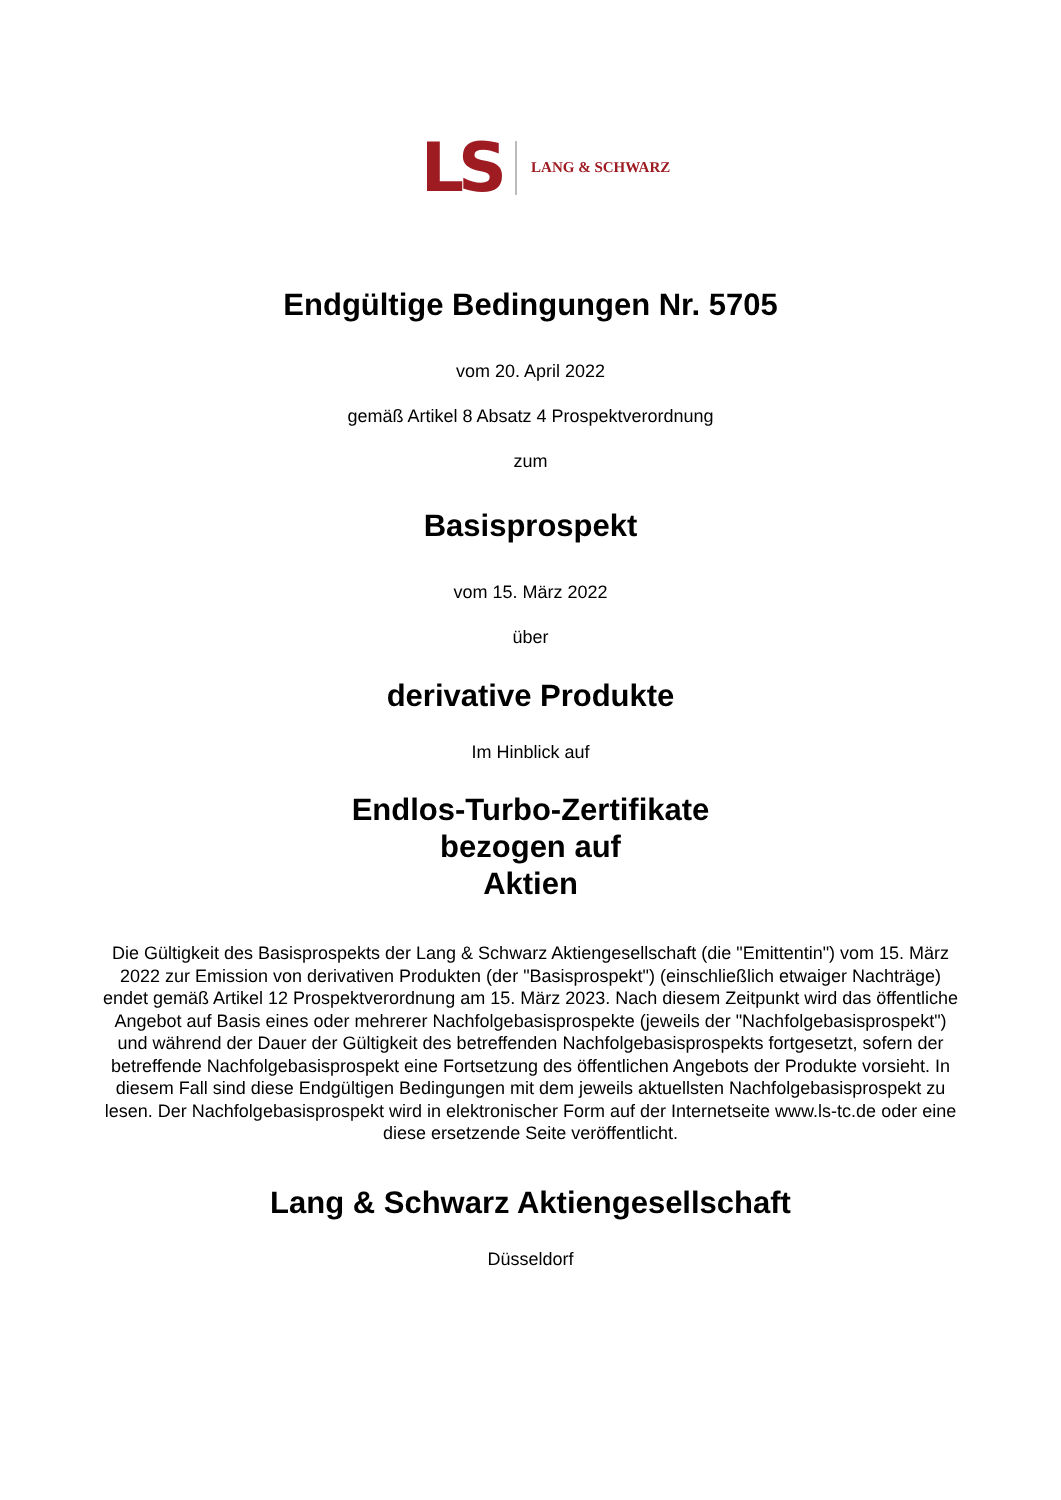LS LANG & SCHWARZ
Endgültige Bedingungen Nr. 5705
vom 20. April 2022
gemäß Artikel 8 Absatz 4 Prospektverordnung
zum
Basisprospekt
vom 15. März 2022
über
derivative Produkte
Im Hinblick auf
Endlos-Turbo-Zertifikate
bezogen auf
Aktien
Die Gültigkeit des Basisprospekts der Lang & Schwarz Aktiengesellschaft (die "Emittentin") vom 15. März 2022 zur Emission von derivativen Produkten (der "Basisprospekt") (einschließlich etwaiger Nachträge) endet gemäß Artikel 12 Prospektverordnung am 15. März 2023. Nach diesem Zeitpunkt wird das öffentliche Angebot auf Basis eines oder mehrerer Nachfolgebasisprospekte (jeweils der "Nachfolgebasisprospekt") und während der Dauer der Gültigkeit des betreffenden Nachfolgebasisprospekts fortgesetzt, sofern der betreffende Nachfolgebasisprospekt eine Fortsetzung des öffentlichen Angebots der Produkte vorsieht. In diesem Fall sind diese Endgültigen Bedingungen mit dem jeweils aktuellsten Nachfolgebasisprospekt zu lesen. Der Nachfolgebasisprospekt wird in elektronischer Form auf der Internetseite www.ls-tc.de oder eine diese ersetzende Seite veröffentlicht.
Lang & Schwarz Aktiengesellschaft
Düsseldorf